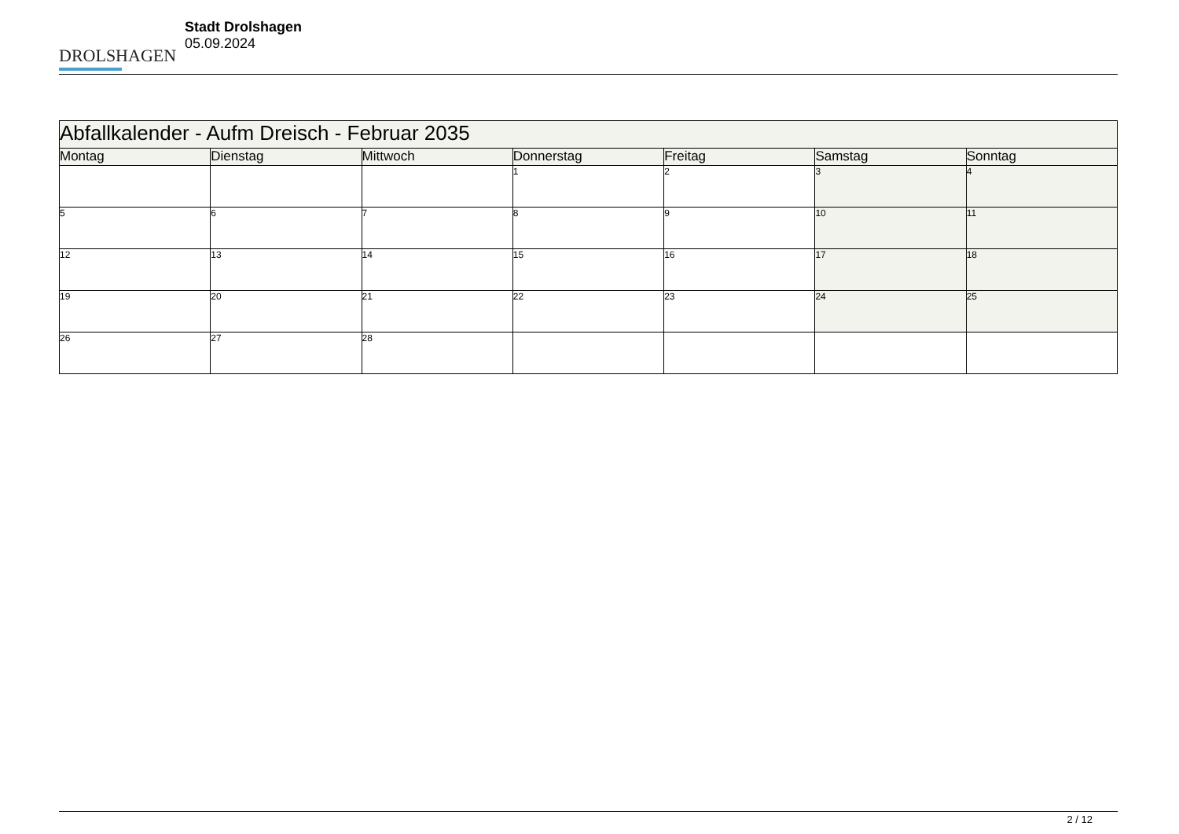DROLSHAGEN
Stadt Drolshagen
05.09.2024
| Abfallkalender - Aufm Dreisch - Februar 2035 | | | | | | |
| --- | --- | --- | --- | --- | --- | --- |
| Montag | Dienstag | Mittwoch | Donnerstag | Freitag | Samstag | Sonntag |
| | | | 1 | 2 | 3 | 4 |
| 5 | 6 | 7 | 8 | 9 | 10 | 11 |
| 12 | 13 | 14 | 15 | 16 | 17 | 18 |
| 19 | 20 | 21 | 22 | 23 | 24 | 25 |
| 26 | 27 | 28 | | | | |
2 / 12